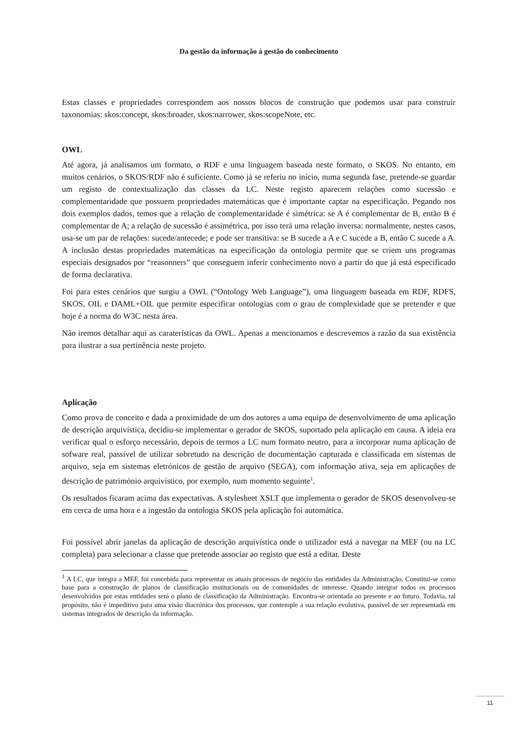Da gestão da informação à gestão do conhecimento
Estas classes e propriedades correspondem aos nossos blocos de construção que podemos usar para construir taxonomias: skos:concept, skos:broader, skos:narrower, skos:scopeNote, etc.
OWL
Até agora, já analisamos um formato, o RDF e uma linguagem baseada neste formato, o SKOS. No entanto, em muitos cenários, o SKOS/RDF não é suficiente. Como já se referiu no início, numa segunda fase, pretende-se guardar um registo de contextualização das classes da LC. Neste registo aparecem relações como sucessão e complementaridade que possuem propriedades matemáticas que é importante captar na especificação. Pegando nos dois exemplos dados, temos que a relação de complementaridade é simétrica: se A é complementar de B, então B é complementar de A; a relação de sucessão é assimétrica, por isso terá uma relação inversa: normalmente, nestes casos, usa-se um par de relações: sucede/antecede; e pode ser transitiva: se B sucede a A e C sucede a B, então C sucede a A. A inclusão destas propriedades matemáticas na especificação da ontologia permite que se criem uns programas especiais designados por “reasonners” que conseguem inferir conhecimento novo a partir do que já está especificado de forma declarativa.
Foi para estes cenários que surgiu a OWL (“Ontology Web Language”), uma linguagem baseada em RDF, RDFS, SKOS, OIL e DAML+OIL que permite especificar ontologias com o grau de complexidade que se pretender e que hoje é a norma do W3C nesta área.
Não iremos detalhar aqui as caraterísticas da OWL. Apenas a mencionamos e descrevemos a razão da sua existência para ilustrar a sua pertinência neste projeto.
Aplicação
Como prova de conceito e dada a proximidade de um dos autores a uma equipa de desenvolvimento de uma aplicação de descrição arquivística, decidiu-se implementar o gerador de SKOS, suportado pela aplicação em causa. A ideia era verificar qual o esforço necessário, depois de termos a LC num formato neutro, para a incorporar numa aplicação de sofware real, passível de utilizar sobretudo na descrição de documentação capturada e classificada em sistemas de arquivo, seja em sistemas eletrónicos de gestão de arquivo (SEGA), com informação ativa, seja em aplicações de descrição de património arquivístico, por exemplo, num momento seguinte<sup>1</sup>.
Os resultados ficaram acima das expectativas. A stylesheet XSLT que implementa o gerador de SKOS desenvolveu-se em cerca de uma hora e a ingestão da ontologia SKOS pela aplicação foi automática.
Foi possível abrir janelas da aplicação de descrição arquivística onde o utilizador está a navegar na MEF (ou na LC completa) para selecionar a classe que pretende associar ao registo que está a editar. Deste
<sup>1</sup> A LC, que integra a MEF, foi concebida para representar os atuais processos de negócio das entidades da Administração, Constitui-se como base para a construção de planos de classificação institucionais ou de comunidades de interesse. Quando integrar todos os processos desenvolvidos por estas entidades será o plano de classificação da Administração. Encontra-se orientada ao presente e ao futuro. Todavia, tal propósito, não é impeditivo para uma visão diacrónica dos processos, que contemple a sua relação evolutiva, passível de ser representada em sistemas integrados de descrição da informação.
11